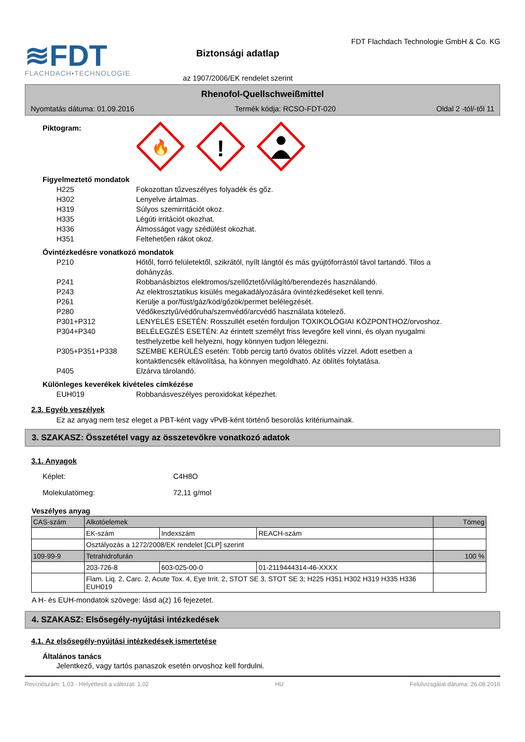≋FDT
FLACHDACH▪TECHNOLOGIE
Biztonsági adatlap
az 1907/2006/EK rendelet szerint
FDT Flachdach Technologie GmbH & Co. KG
Rhenofol-Quellschweißmittel
Nyomtatás dátuma: 01.09.2016 Termék kódja: RCSO-FDT-020 Oldal 2 -tól/-től 11
Piktogram:
🔥
!
Figyelmeztető mondatok
H225 Fokozottan tűzveszélyes folyadék és gőz.
H302 Lenyelve ártalmas.
H319 Súlyos szemirritációt okoz.
H335 Légúti irritációt okozhat.
H336 Álmosságot vagy szédülést okozhat.
H351 Feltehetően rákot okoz.
Óvintézkedésre vonatkozó mondatok
P210 Hőtől, forró felületektől, szikrától, nyílt lángtól és más gyújtóforrástól távol tartandó. Tilos a dohányzás.
P241 Robbanásbiztos elektromos/szellőztető/világító/berendezés használandó.
P243 Az elektrosztatikus kisülés megakadályozására óvintézkedéseket kell tenni.
P261 Kerülje a por/füst/gáz/köd/gőzök/permet belélegzését.
P280 Védőkesztyű/védőruha/szemvédő/arcvédő használata kötelező.
P301+P312 LENYELÉS ESETÉN: Rosszullét esetén forduljon TOXIKOLÓGIAI KÖZPONTHOZ/orvoshoz.
P304+P340 BELÉLEGZÉS ESETÉN: Az érintett személyt friss levegőre kell vinni, és olyan nyugalmi testhelyzetbe kell helyezni, hogy könnyen tudjon lélegezni.
P305+P351+P338 SZEMBE KERÜLÉS esetén: Több percig tartó óvatos öblítés vízzel. Adott esetben a kontaktlencsék eltávolítása, ha könnyen megoldható. Az öblítés folytatása.
P405 Elzárva tárolandó.
Különleges keverékek kivételes címkézése
EUH019 Robbanásveszélyes peroxidokat képezhet.
2.3. Egyéb veszélyek
Ez az anyag nem tesz eleget a PBT-ként vagy vPvB-ként történő besorolás kritériumainak.
3. SZAKASZ: Összetétel vagy az összetevőkre vonatkozó adatok
3.1. Anyagok
Képlet: C4H8O
Molekulatömeg: 72,11 g/mol
Veszélyes anyag
| CAS-szám | Alkotóelemek | | | Tömeg |
| | EK-szám | Indexszám | REACH-szám | |
| | Osztályozás a 1272/2008/EK rendelet [CLP] szerint | | | |
| 109-99-9 | Tetrahidrofurán | | | 100 % |
| | 203-726-8 | 603-025-00-0 | 01-2119444314-46-XXXX | |
| | Flam. Liq. 2, Carc. 2, Acute Tox. 4, Eye Irrit. 2, STOT SE 3, STOT SE 3; H225 H351 H302 H319 H335 H336 EUH019 | | | |
A H- és EUH-mondatok szövege: lásd a(z) 16 fejezetet.
4. SZAKASZ: Elsősegély-nyújtási intézkedések
4.1. Az elsősegély-nyújtási intézkedések ismertetése
Általános tanács
Jelentkező, vagy tartós panaszok esetén orvoshoz kell fordulni.
Revíziószám: 1,03 - Helyettesít a változat: 1,02 HU Felülvizsgálat dátuma: 26.08.2016